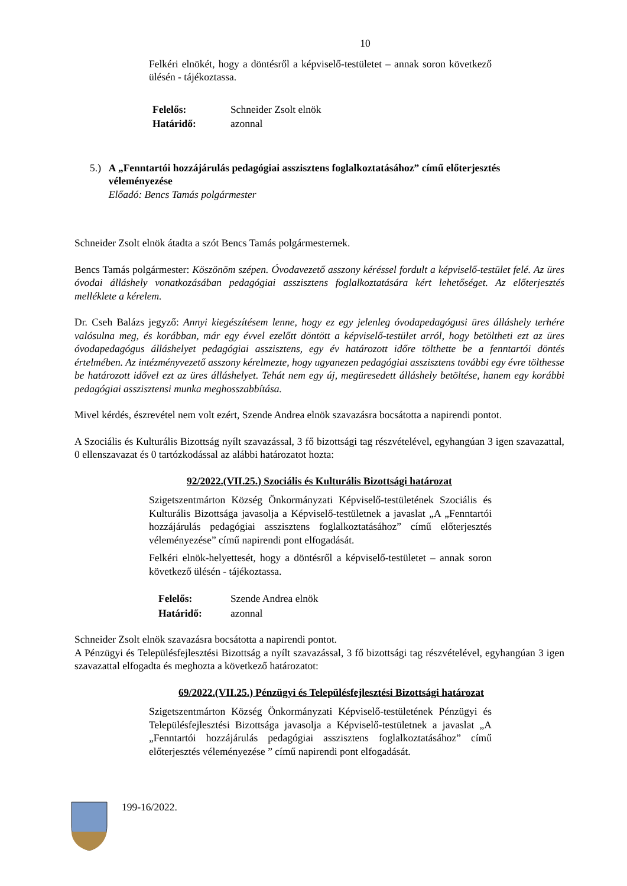10
Felkéri elnökét, hogy a döntésről a képviselő-testületet – annak soron következő ülésén - tájékoztassa.
| Felelős: | Schneider Zsolt elnök |
| Határidő: | azonnal |
5.) A „Fenntartói hozzájárulás pedagógiai asszisztens foglalkoztatásához” című előterjesztés véleményezése
Előadó: Bencs Tamás polgármester
Schneider Zsolt elnök átadta a szót Bencs Tamás polgármesternek.
Bencs Tamás polgármester: Köszönöm szépen. Óvodavezető asszony kéréssel fordult a képviselő-testület felé. Az üres óvodai álláshely vonatkozásában pedagógiai asszisztens foglalkoztatására kért lehetőséget. Az előterjesztés melléklete a kérelem.
Dr. Cseh Balázs jegyző: Annyi kiegészítésem lenne, hogy ez egy jelenleg óvodapedagógusi üres álláshely terhére valósulna meg, és korábban, már egy évvel ezelőtt döntött a képviselő-testület arról, hogy betöltheti ezt az üres óvodapedagógus álláshelyet pedagógiai asszisztens, egy év határozott időre tölthette be a fenntartói döntés értelmében. Az intézményvezető asszony kérelmezte, hogy ugyanezen pedagógiai asszisztens további egy évre tölthesse be határozott idővel ezt az üres álláshelyet. Tehát nem egy új, megüresedett álláshely betöltése, hanem egy korábbi pedagógiai asszisztensi munka meghosszabbítása.
Mivel kérdés, észrevétel nem volt ezért, Szende Andrea elnök szavazásra bocsátotta a napirendi pontot.
A Szociális és Kulturális Bizottság nyílt szavazással, 3 fő bizottsági tag részvételével, egyhangúan 3 igen szavazattal, 0 ellenszavazat és 0 tartózkodással az alábbi határozatot hozta:
92/2022.(VII.25.) Szociális és Kulturális Bizottsági határozat
Szigetszentmárton Község Önkormányzati Képviselő-testületének Szociális és Kulturális Bizottsága javasolja a Képviselő-testületnek a javaslat „A „Fenntartói hozzájárulás pedagógiai asszisztens foglalkoztatásához” című előterjesztés véleményezése” című napirendi pont elfogadását.
Felkéri elnök-helyettesét, hogy a döntésről a képviselő-testületet – annak soron következő ülésén - tájékoztassa.
| Felelős: | Szende Andrea elnök |
| Határidő: | azonnal |
Schneider Zsolt elnök szavazásra bocsátotta a napirendi pontot.
A Pénzügyi és Településfejlesztési Bizottság a nyílt szavazással, 3 fő bizottsági tag részvételével, egyhangúan 3 igen szavazattal elfogadta és meghozta a következő határozatot:
69/2022.(VII.25.) Pénzügyi és Településfejlesztési Bizottsági határozat
Szigetszentmárton Község Önkormányzati Képviselő-testületének Pénzügyi és Településfejlesztési Bizottsága javasolja a Képviselő-testületnek a javaslat „A „Fenntartói hozzájárulás pedagógiai asszisztens foglalkoztatásához” című előterjesztés véleményezése ” című napirendi pont elfogadását.
199-16/2022.